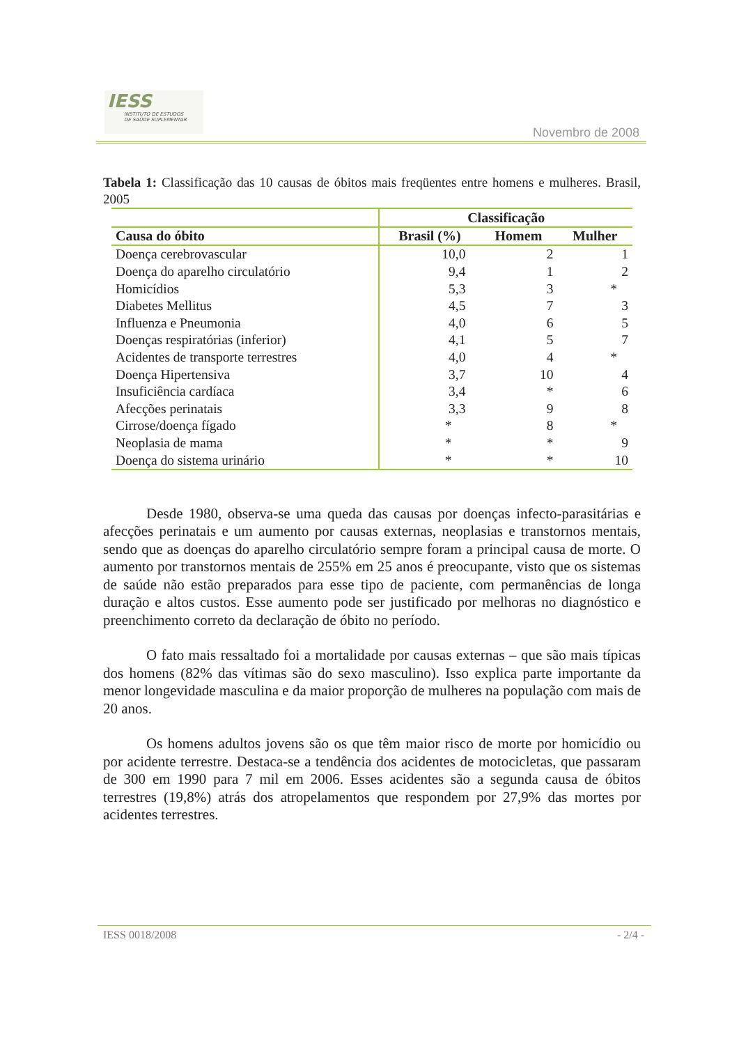IESS
INSTITUTO DE ESTUDOS
DE SAÚDE SUPLEMENTAR
Novembro de 2008
Tabela 1: Classificação das 10 causas de óbitos mais freqüentes entre homens e mulheres. Brasil, 2005
| | Classificação | | |
| --- | --- | --- | --- |
| Causa do óbito | Brasil (%) | Homem | Mulher |
| Doença cerebrovascular | 10,0 | 2 | 1 |
| Doença do aparelho circulatório | 9,4 | 1 | 2 |
| Homicídios | 5,3 | 3 | * |
| Diabetes Mellitus | 4,5 | 7 | 3 |
| Influenza e Pneumonia | 4,0 | 6 | 5 |
| Doenças respiratórias (inferior) | 4,1 | 5 | 7 |
| Acidentes de transporte terrestres | 4,0 | 4 | * |
| Doença Hipertensiva | 3,7 | 10 | 4 |
| Insuficiência cardíaca | 3,4 | * | 6 |
| Afecções perinatais | 3,3 | 9 | 8 |
| Cirrose/doença fígado | * | 8 | * |
| Neoplasia de mama | * | * | 9 |
| Doença do sistema urinário | * | * | 10 |
Desde 1980, observa-se uma queda das causas por doenças infecto-parasitárias e afecções perinatais e um aumento por causas externas, neoplasias e transtornos mentais, sendo que as doenças do aparelho circulatório sempre foram a principal causa de morte. O aumento por transtornos mentais de 255% em 25 anos é preocupante, visto que os sistemas de saúde não estão preparados para esse tipo de paciente, com permanências de longa duração e altos custos. Esse aumento pode ser justificado por melhoras no diagnóstico e preenchimento correto da declaração de óbito no período.
O fato mais ressaltado foi a mortalidade por causas externas – que são mais típicas dos homens (82% das vítimas são do sexo masculino). Isso explica parte importante da menor longevidade masculina e da maior proporção de mulheres na população com mais de 20 anos.
Os homens adultos jovens são os que têm maior risco de morte por homicídio ou por acidente terrestre. Destaca-se a tendência dos acidentes de motocicletas, que passaram de 300 em 1990 para 7 mil em 2006. Esses acidentes são a segunda causa de óbitos terrestres (19,8%) atrás dos atropelamentos que respondem por 27,9% das mortes por acidentes terrestres.
IESS 0018/2008 - 2/4 -